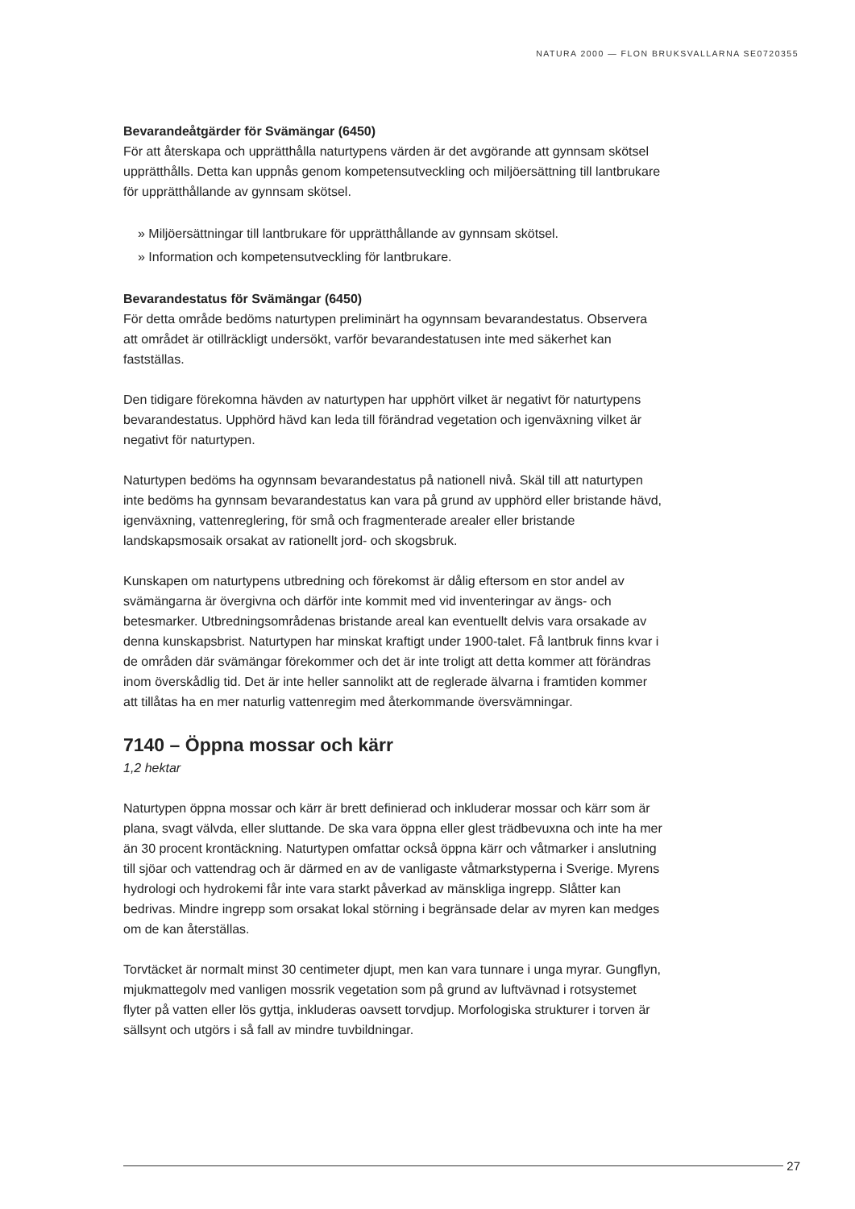NATURA 2000 — FLON BRUKSVALLARNA SE0720355
Bevarandeåtgärder för Svämängar (6450)
För att återskapa och upprätthålla naturtypens värden är det avgörande att gynnsam skötsel upprätthålls. Detta kan uppnås genom kompetensutveckling och miljöersättning till lantbrukare för upprätthållande av gynnsam skötsel.
» Miljöersättningar till lantbrukare för upprätthållande av gynnsam skötsel.
» Information och kompetensutveckling för lantbrukare.
Bevarandestatus för Svämängar (6450)
För detta område bedöms naturtypen preliminärt ha ogynnsam bevarandestatus. Observera att området är otillräckligt undersökt, varför bevarandestatusen inte med säkerhet kan fastställas.
Den tidigare förekomna hävden av naturtypen har upphört vilket är negativt för naturtypens bevarandestatus. Upphörd hävd kan leda till förändrad vegetation och igenväxning vilket är negativt för naturtypen.
Naturtypen bedöms ha ogynnsam bevarandestatus på nationell nivå. Skäl till att naturtypen inte bedöms ha gynnsam bevarandestatus kan vara på grund av upphörd eller bristande hävd, igenväxning, vattenreglering, för små och fragmenterade arealer eller bristande landskapsmosaik orsakat av rationellt jord- och skogsbruk.
Kunskapen om naturtypens utbredning och förekomst är dålig eftersom en stor andel av svämängarna är övergivna och därför inte kommit med vid inventeringar av ängs- och betesmarker. Utbredningsområdenas bristande areal kan eventuellt delvis vara orsakade av denna kunskapsbrist. Naturtypen har minskat kraftigt under 1900-talet. Få lantbruk finns kvar i de områden där svämängar förekommer och det är inte troligt att detta kommer att förändras inom överskådlig tid. Det är inte heller sannolikt att de reglerade älvarna i framtiden kommer att tillåtas ha en mer naturlig vattenregim med återkommande översvämningar.
7140 – Öppna mossar och kärr
1,2 hektar
Naturtypen öppna mossar och kärr är brett definierad och inkluderar mossar och kärr som är plana, svagt välvda, eller sluttande. De ska vara öppna eller glest trädbevuxna och inte ha mer än 30 procent krontäckning. Naturtypen omfattar också öppna kärr och våtmarker i anslutning till sjöar och vattendrag och är därmed en av de vanligaste våtmarkstyperna i Sverige. Myrens hydrologi och hydrokemi får inte vara starkt påverkad av mänskliga ingrepp. Slåtter kan bedrivas. Mindre ingrepp som orsakat lokal störning i begränsade delar av myren kan medges om de kan återställas.
Torvtäcket är normalt minst 30 centimeter djupt, men kan vara tunnare i unga myrar. Gungflyn, mjukmattegolv med vanligen mossrik vegetation som på grund av luftvävnad i rotsystemet flyter på vatten eller lös gyttja, inkluderas oavsett torvdjup. Morfologiska strukturer i torven är sällsynt och utgörs i så fall av mindre tuvbildningar.
27